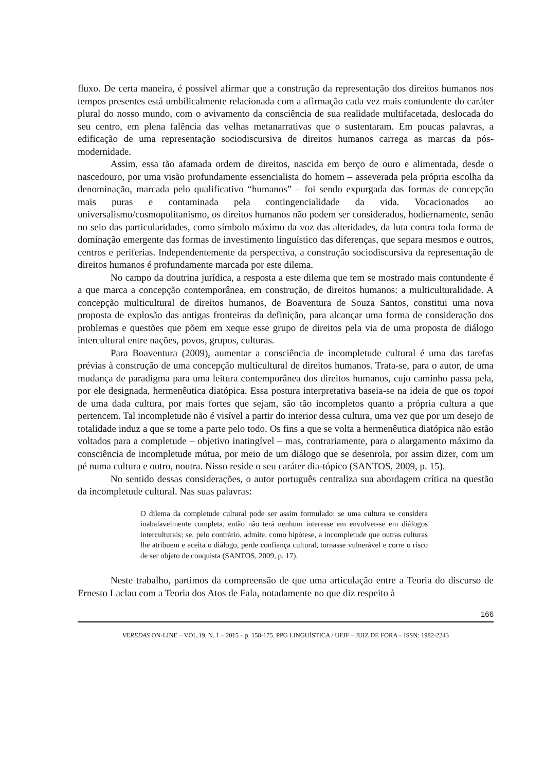fluxo. De certa maneira, é possível afirmar que a construção da representação dos direitos humanos nos tempos presentes está umbilicalmente relacionada com a afirmação cada vez mais contundente do caráter plural do nosso mundo, com o avivamento da consciência de sua realidade multifacetada, deslocada do seu centro, em plena falência das velhas metanarrativas que o sustentaram. Em poucas palavras, a edificação de uma representação sociodiscursiva de direitos humanos carrega as marcas da pós-modernidade.
Assim, essa tão afamada ordem de direitos, nascida em berço de ouro e alimentada, desde o nascedouro, por uma visão profundamente essencialista do homem – asseverada pela própria escolha da denominação, marcada pelo qualificativo “humanos” – foi sendo expurgada das formas de concepção mais puras e contaminada pela contingencialidade da vida. Vocacionados ao universalismo/cosmopolitanismo, os direitos humanos não podem ser considerados, hodiernamente, senão no seio das particularidades, como símbolo máximo da voz das alteridades, da luta contra toda forma de dominação emergente das formas de investimento linguístico das diferenças, que separa mesmos e outros, centros e periferias. Independentemente da perspectiva, a construção sociodiscursiva da representação de direitos humanos é profundamente marcada por este dilema.
No campo da doutrina jurídica, a resposta a este dilema que tem se mostrado mais contundente é a que marca a concepção contemporânea, em construção, de direitos humanos: a multiculturalidade. A concepção multicultural de direitos humanos, de Boaventura de Souza Santos, constitui uma nova proposta de explosão das antigas fronteiras da definição, para alcançar uma forma de consideração dos problemas e questões que põem em xeque esse grupo de direitos pela via de uma proposta de diálogo intercultural entre nações, povos, grupos, culturas.
Para Boaventura (2009), aumentar a consciência de incompletude cultural é uma das tarefas prévias à construção de uma concepção multicultural de direitos humanos. Trata-se, para o autor, de uma mudança de paradigma para uma leitura contemporânea dos direitos humanos, cujo caminho passa pela, por ele designada, hermenêutica diatópica. Essa postura interpretativa baseia-se na ideia de que os topoi de uma dada cultura, por mais fortes que sejam, são tão incompletos quanto a própria cultura a que pertencem. Tal incompletude não é visível a partir do interior dessa cultura, uma vez que por um desejo de totalidade induz a que se tome a parte pelo todo. Os fins a que se volta a hermenêutica diatópica não estão voltados para a completude – objetivo inatingível – mas, contrariamente, para o alargamento máximo da consciência de incompletude mútua, por meio de um diálogo que se desenrola, por assim dizer, com um pé numa cultura e outro, noutra. Nisso reside o seu caráter dia-tópico (SANTOS, 2009, p. 15).
No sentido dessas considerações, o autor português centraliza sua abordagem crítica na questão da incompletude cultural. Nas suas palavras:
O dilema da completude cultural pode ser assim formulado: se uma cultura se considera inabalavelmente completa, então não terá nenhum interesse em envolver-se em diálogos interculturais; se, pelo contrário, admite, como hipótese, a incompletude que outras culturas lhe atribuem e aceita o diálogo, perde confiança cultural, tornasse vulnerável e corre o risco de ser objeto de conquista (SANTOS, 2009, p. 17).
Neste trabalho, partimos da compreensão de que uma articulação entre a Teoria do discurso de Ernesto Laclau com a Teoria dos Atos de Fala, notadamente no que diz respeito à
166
VEREDAS ON-LINE – VOL.19, N. 1 – 2015 – p. 158-175. PPG LINGUÍSTICA / UFJF – JUIZ DE FORA – ISSN: 1982-2243